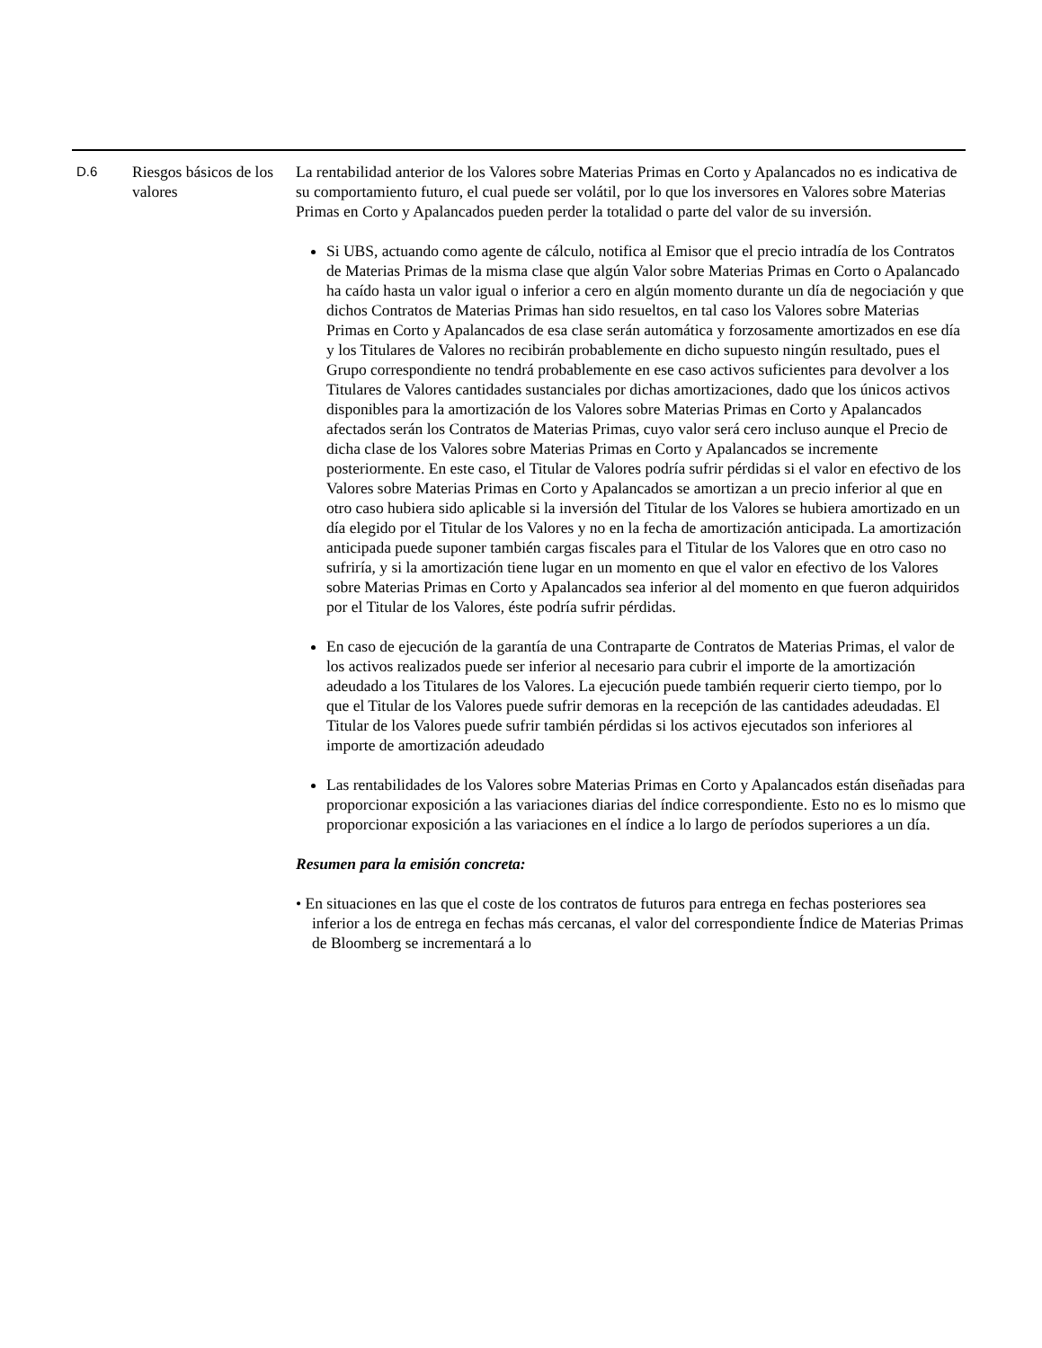| D.6 | Riesgos básicos de los valores | La rentabilidad anterior de los Valores sobre Materias Primas en Corto y Apalancados no es indicativa de su comportamiento futuro, el cual puede ser volátil, por lo que los inversores en Valores sobre Materias Primas en Corto y Apalancados pueden perder la totalidad o parte del valor de su inversión. Si UBS, actuando como agente de cálculo, notifica al Emisor que el precio intradía de los Contratos de Materias Primas de la misma clase que algún Valor sobre Materias Primas en Corto o Apalancado ha caído hasta un valor igual o inferior a cero en algún momento durante un día de negociación y que dichos Contratos de Materias Primas han sido resueltos, en tal caso los Valores sobre Materias Primas en Corto y Apalancados de esa clase serán automática y forzosamente amortizados en ese día y los Titulares de Valores no recibirán probablemente en dicho supuesto ningún resultado, pues el Grupo correspondiente no tendrá probablemente en ese caso activos suficientes para devolver a los Titulares de Valores cantidades sustanciales por dichas amortizaciones, dado que los únicos activos disponibles para la amortización de los Valores sobre Materias Primas en Corto y Apalancados afectados serán los Contratos de Materias Primas, cuyo valor será cero incluso aunque el Precio de dicha clase de los Valores sobre Materias Primas en Corto y Apalancados se incremente posteriormente. En este caso, el Titular de Valores podría sufrir pérdidas si el valor en efectivo de los Valores sobre Materias Primas en Corto y Apalancados se amortizan a un precio inferior al que en otro caso hubiera sido aplicable si la inversión del Titular de los Valores se hubiera amortizado en un día elegido por el Titular de los Valores y no en la fecha de amortización anticipada. La amortización anticipada puede suponer también cargas fiscales para el Titular de los Valores que en otro caso no sufriría, y si la amortización tiene lugar en un momento en que el valor en efectivo de los Valores sobre Materias Primas en Corto y Apalancados sea inferior al del momento en que fueron adquiridos por el Titular de los Valores, éste podría sufrir pérdidas. En caso de ejecución de la garantía de una Contraparte de Contratos de Materias Primas, el valor de los activos realizados puede ser inferior al necesario para cubrir el importe de la amortización adeudado a los Titulares de los Valores. La ejecución puede también requerir cierto tiempo, por lo que el Titular de los Valores puede sufrir demoras en la recepción de las cantidades adeudadas. El Titular de los Valores puede sufrir también pérdidas si los activos ejecutados son inferiores al importe de amortización adeudado Las rentabilidades de los Valores sobre Materias Primas en Corto y Apalancados están diseñadas para proporcionar exposición a las variaciones diarias del índice correspondiente. Esto no es lo mismo que proporcionar exposición a las variaciones en el índice a lo largo de períodos superiores a un día. Resumen para la emisión concreta: • En situaciones en las que el coste de los contratos de futuros para entrega en fechas posteriores sea inferior a los de entrega en fechas más cercanas, el valor del correspondiente Índice de Materias Primas de Bloomberg se incrementará a lo |